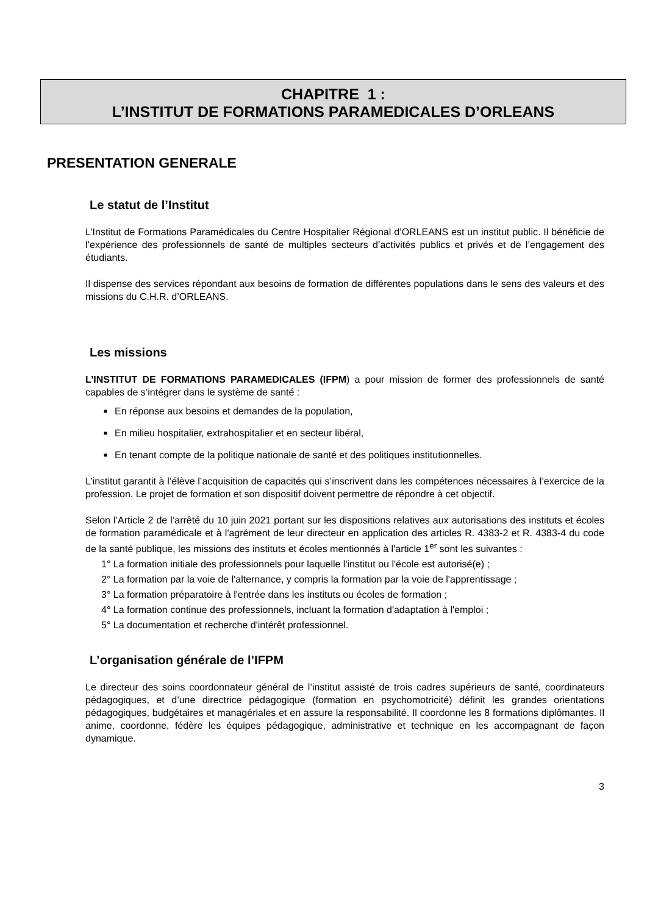CHAPITRE 1 :
L’INSTITUT DE FORMATIONS PARAMEDICALES D’ORLEANS
PRESENTATION GENERALE
Le statut de l’Institut
L’Institut de Formations Paramédicales du Centre Hospitalier Régional d’ORLEANS est un institut public. Il bénéficie de l’expérience des professionnels de santé de multiples secteurs d’activités publics et privés et de l’engagement des étudiants.
Il dispense des services répondant aux besoins de formation de différentes populations dans le sens des valeurs et des missions du C.H.R. d’ORLEANS.
Les missions
L’INSTITUT DE FORMATIONS PARAMEDICALES (IFPM) a pour mission de former des professionnels de santé capables de s’intégrer dans le système de santé :
■ En réponse aux besoins et demandes de la population,
■ En milieu hospitalier, extrahospitalier et en secteur libéral,
■ En tenant compte de la politique nationale de santé et des politiques institutionnelles.
L’institut garantit à l’élève l’acquisition de capacités qui s’inscrivent dans les compétences nécessaires à l’exercice de la profession. Le projet de formation et son dispositif doivent permettre de répondre à cet objectif.
Selon l’Article 2 de l’arrêté du 10 juin 2021 portant sur les dispositions relatives aux autorisations des instituts et écoles de formation paramédicale et à l'agrément de leur directeur en application des articles R. 4383-2 et R. 4383-4 du code de la santé publique, les missions des instituts et écoles mentionnés à l'article 1<sup>er</sup> sont les suivantes :
1° La formation initiale des professionnels pour laquelle l'institut ou l'école est autorisé(e) ;
2° La formation par la voie de l'alternance, y compris la formation par la voie de l'apprentissage ;
3° La formation préparatoire à l'entrée dans les instituts ou écoles de formation ;
4° La formation continue des professionnels, incluant la formation d'adaptation à l'emploi ;
5° La documentation et recherche d'intérêt professionnel.
L’organisation générale de l’IFPM
Le directeur des soins coordonnateur général de l’institut assisté de trois cadres supérieurs de santé, coordinateurs pédagogiques, et d’une directrice pédagogique (formation en psychomotricité) définit les grandes orientations pédagogiques, budgétaires et managériales et en assure la responsabilité. Il coordonne les 8 formations diplômantes. Il anime, coordonne, fédère les équipes pédagogique, administrative et technique en les accompagnant de façon dynamique.
3